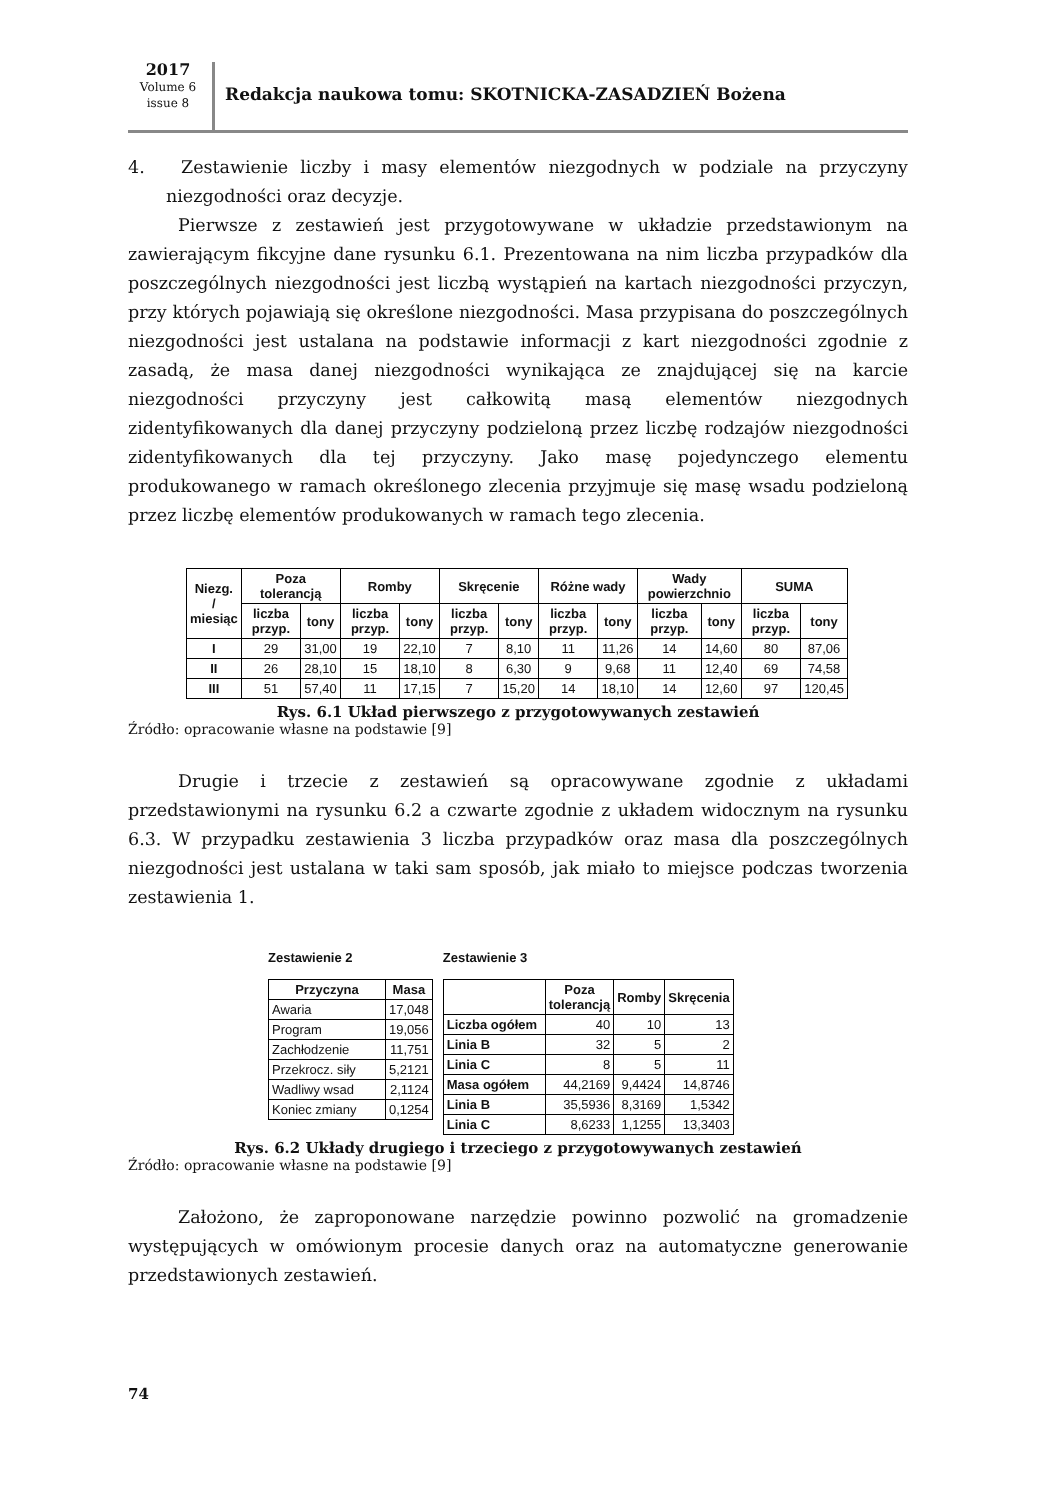2017
Volume 6
issue 8
Redakcja naukowa tomu: SKOTNICKA-ZASADZIEŃ Bożena
4. Zestawienie liczby i masy elementów niezgodnych w podziale na przyczyny niezgodności oraz decyzje.
Pierwsze z zestawień jest przygotowywane w układzie przedstawionym na zawierającym fikcyjne dane rysunku 6.1. Prezentowana na nim liczba przypadków dla poszczególnych niezgodności jest liczbą wystąpień na kartach niezgodności przyczyn, przy których pojawiają się określone niezgodności. Masa przypisana do poszczególnych niezgodności jest ustalana na podstawie informacji z kart niezgodności zgodnie z zasadą, że masa danej niezgodności wynikająca ze znajdującej się na karcie niezgodności przyczyny jest całkowitą masą elementów niezgodnych zidentyfikowanych dla danej przyczyny podzieloną przez liczbę rodzajów niezgodności zidentyfikowanych dla tej przyczyny. Jako masę pojedynczego elementu produkowanego w ramach określonego zlecenia przyjmuje się masę wsadu podzieloną przez liczbę elementów produkowanych w ramach tego zlecenia.
| Niezg. / miesiąc | Poza tolerancją | | Romby | | Skręcenie | | Różne wady | | Wady powierzchnio | | SUMA | |
| --- | --- | --- | --- | --- | --- | --- | --- | --- | --- | --- | --- | --- |
| | liczba przyp. | tony | liczba przyp. | tony | liczba przyp. | tony | liczba przyp. | tony | liczba przyp. | tony | liczba przyp. | tony |
| I | 29 | 31,00 | 19 | 22,10 | 7 | 8,10 | 11 | 11,26 | 14 | 14,60 | 80 | 87,06 |
| II | 26 | 28,10 | 15 | 18,10 | 8 | 6,30 | 9 | 9,68 | 11 | 12,40 | 69 | 74,58 |
| III | 51 | 57,40 | 11 | 17,15 | 7 | 15,20 | 14 | 18,10 | 14 | 12,60 | 97 | 120,45 |
Rys. 6.1 Układ pierwszego z przygotowywanych zestawień
Źródło: opracowanie własne na podstawie [9]
Drugie i trzecie z zestawień są opracowywane zgodnie z układami przedstawionymi na rysunku 6.2 a czwarte zgodnie z układem widocznym na rysunku 6.3. W przypadku zestawienia 3 liczba przypadków oraz masa dla poszczególnych niezgodności jest ustalana w taki sam sposób, jak miało to miejsce podczas tworzenia zestawienia 1.
Zestawienie 2
| Przyczyna | Masa |
| --- | --- |
| Awaria | 17,048 |
| Program | 19,056 |
| Zachłodzenie | 11,751 |
| Przekrocz. siły | 5,2121 |
| Wadliwy wsad | 2,1124 |
| Koniec zmiany | 0,1254 |
Zestawienie 3
| | Poza tolerancją | Romby | Skręcenia |
| --- | --- | --- | --- |
| Liczba ogółem | 40 | 10 | 13 |
| Linia B | 32 | 5 | 2 |
| Linia C | 8 | 5 | 11 |
| Masa ogółem | 44,2169 | 9,4424 | 14,8746 |
| Linia B | 35,5936 | 8,3169 | 1,5342 |
| Linia C | 8,6233 | 1,1255 | 13,3403 |
Rys. 6.2 Układy drugiego i trzeciego z przygotowywanych zestawień
Źródło: opracowanie własne na podstawie [9]
Założono, że zaproponowane narzędzie powinno pozwolić na gromadzenie występujących w omówionym procesie danych oraz na automatyczne generowanie przedstawionych zestawień.
74